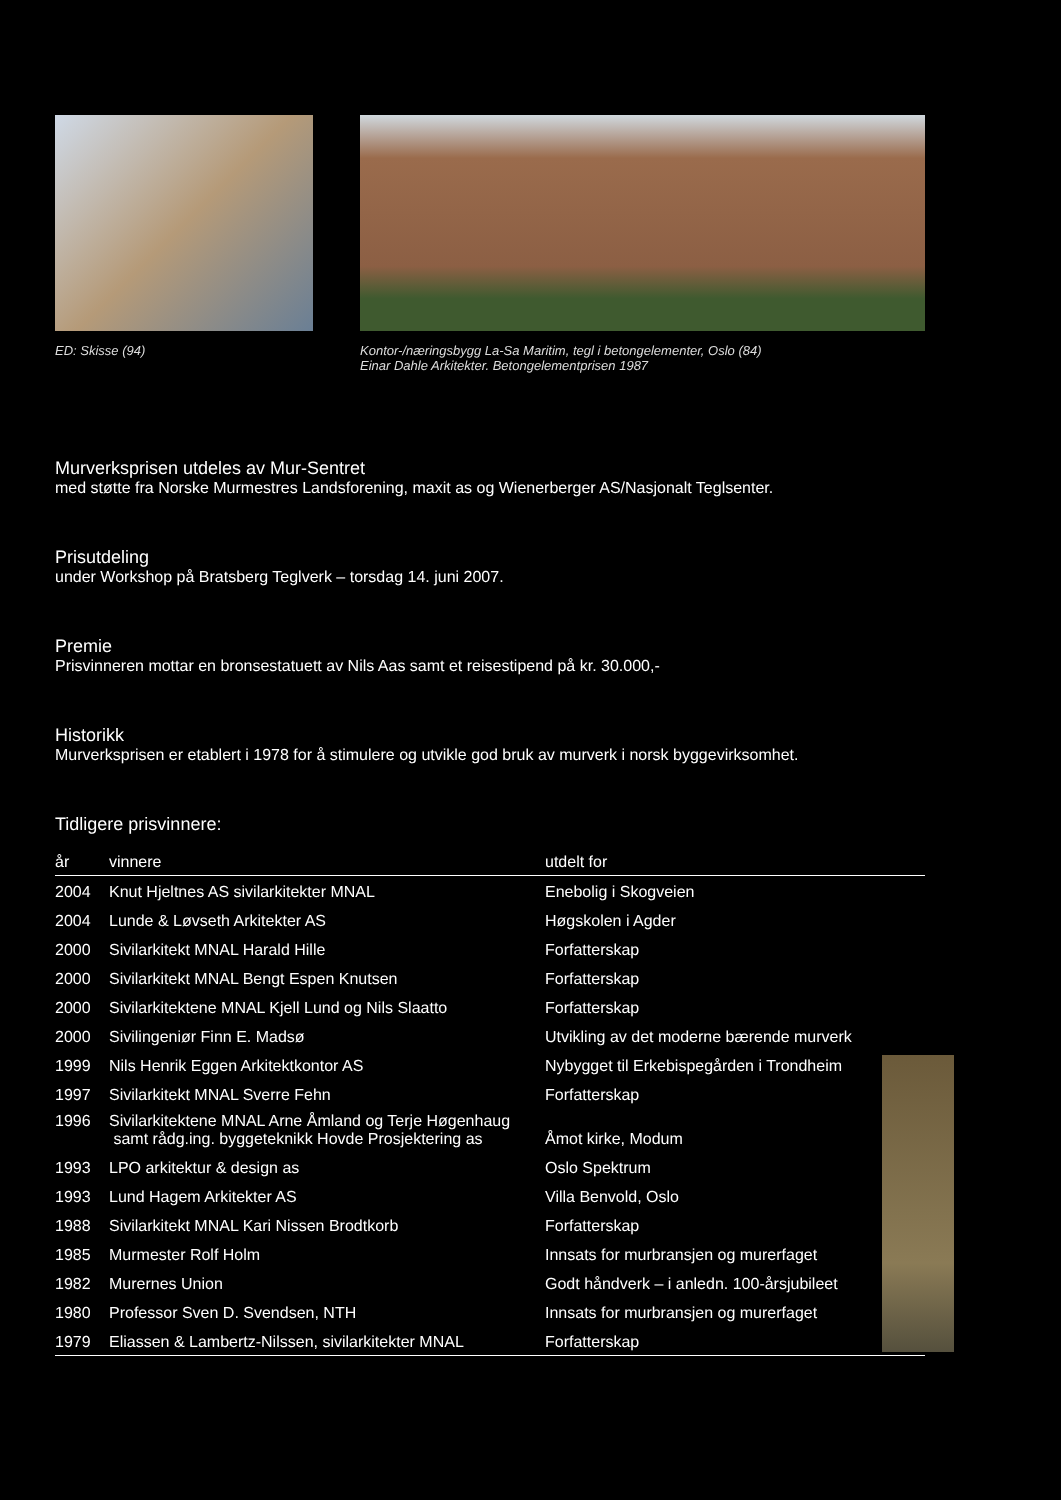ED: Skisse (94) Kontor-/næringsbygg La-Sa Maritim, tegl i betongelementer, Oslo (84)
Einar Dahle Arkitekter. Betongelementprisen 1987
Murverksprisen utdeles av Mur-Sentret
med støtte fra Norske Murmestres Landsforening, maxit as og Wienerberger AS/Nasjonalt Teglsenter.
Prisutdeling
under Workshop på Bratsberg Teglverk – torsdag 14. juni 2007.
Premie
Prisvinneren mottar en bronsestatuett av Nils Aas samt et reisestipend på kr. 30.000,-
Historikk
Murverksprisen er etablert i 1978 for å stimulere og utvikle god bruk av murverk i norsk byggevirksomhet.
Tidligere prisvinnere:
| år | vinnere | utdelt for |
| --- | --- | --- |
| 2004 | Knut Hjeltnes AS sivilarkitekter MNAL | Enebolig i Skogveien |
| 2004 | Lunde & Løvseth Arkitekter AS | Høgskolen i Agder |
| 2000 | Sivilarkitekt MNAL Harald Hille | Forfatterskap |
| 2000 | Sivilarkitekt MNAL Bengt Espen Knutsen | Forfatterskap |
| 2000 | Sivilarkitektene MNAL Kjell Lund og Nils Slaatto | Forfatterskap |
| 2000 | Sivilingeniør Finn E. Madsø | Utvikling av det moderne bærende murverk |
| 1999 | Nils Henrik Eggen Arkitektkontor AS | Nybygget til Erkebispegården i Trondheim |
| 1997 | Sivilarkitekt MNAL Sverre Fehn | Forfatterskap |
| 1996 | Sivilarkitektene MNAL Arne Åmland og Terje Høgenhaug samt rådg.ing. byggeteknikk Hovde Prosjektering as | Åmot kirke, Modum |
| 1993 | LPO arkitektur & design as | Oslo Spektrum |
| 1993 | Lund Hagem Arkitekter AS | Villa Benvold, Oslo |
| 1988 | Sivilarkitekt MNAL Kari Nissen Brodtkorb | Forfatterskap |
| 1985 | Murmester Rolf Holm | Innsats for murbransjen og murerfaget |
| 1982 | Murernes Union | Godt håndverk – i anledn. 100-årsjubileet |
| 1980 | Professor Sven D. Svendsen, NTH | Innsats for murbransjen og murerfaget |
| 1979 | Eliassen & Lambertz-Nilssen, sivilarkitekter MNAL | Forfatterskap |